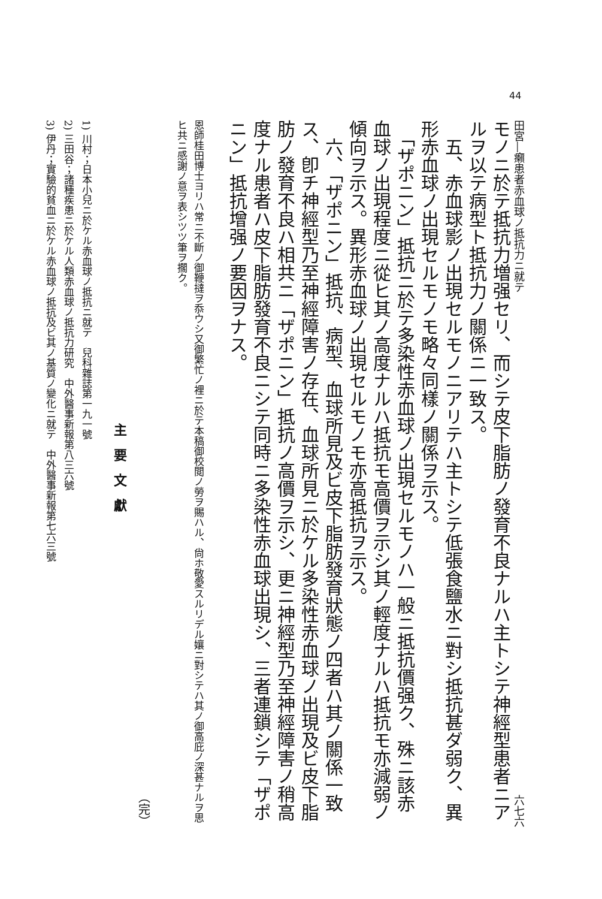44
田宮―癩患者赤血球ノ抵抗力ニ就テ 六七六
モノニ於テ抵抗力増强セリ、而シテ皮下脂肪ノ發育不良ナルハ主トシテ神經型患者ニアルヲ以テ病型ト抵抗力ノ關係ニ一致ス。
　五、赤血球影ノ出現セルモノニアリテハ主トシテ低張食鹽水ニ對シ抵抗甚ダ弱ク、異形赤血球ノ出現セルモノモ略々同樣ノ關係ヲ示ス。
　「ザポニン」抵抗ニ於テ多染性赤血球ノ出現セルモノハ一般ニ抵抗價强ク、殊ニ該赤血球ノ出現程度ニ從ヒ其ノ高度ナルハ抵抗モ高價ヲ示シ其ノ輕度ナルハ抵抗モ亦減弱ノ傾向ヲ示ス。異形赤血球ノ出現セルモノモ亦高抵抗ヲ示ス。
　六、「ザポニン」抵抗、病型、血球所見及ビ皮下脂肪發育狀態ノ四者ハ其ノ關係一致ス、卽チ神經型乃至神經障害ノ存在、血球所見ニ於ケル多染性赤血球ノ出現及ビ皮下脂肪ノ發育不良ハ相共ニ「ザポニン」抵抗ノ高價ヲ示シ、更ニ神經型乃至神經障害ノ稍高度ナル患者ハ皮下脂肪發育不良ニシテ同時ニ多染性赤血球出現シ、三者連鎖シテ「ザポニン」抵抗增强ノ要因ヲナス。
恩師桂田博士ヨリハ常ニ不斷ノ御鞭撻ヲ忝ウシ又御繁忙ノ裡ニ於テ本稿御校閲ノ勞ヲ賜ハル、尙ホ敬愛スルリデル孃ニ對シテハ其ノ御高庇ノ深甚ナルヲ思ヒ共ニ感謝ノ意ヲ表シツツ筆ヲ擱ク。
（完）
主要文獻
1) 川村；日本小兒ニ於ケル赤血球ノ抵抗ニ就テ　兒科雜誌第一九一號
2) 三田谷；諸種疾患ニ於ケル人類赤血球ノ抵抗力研究　中外醫事新報第八三六號
3) 伊丹；實驗的貧血ニ於ケル赤血球ノ抵抗及ビ其ノ基質ノ變化ニ就テ　中外醫事新報第七六三號